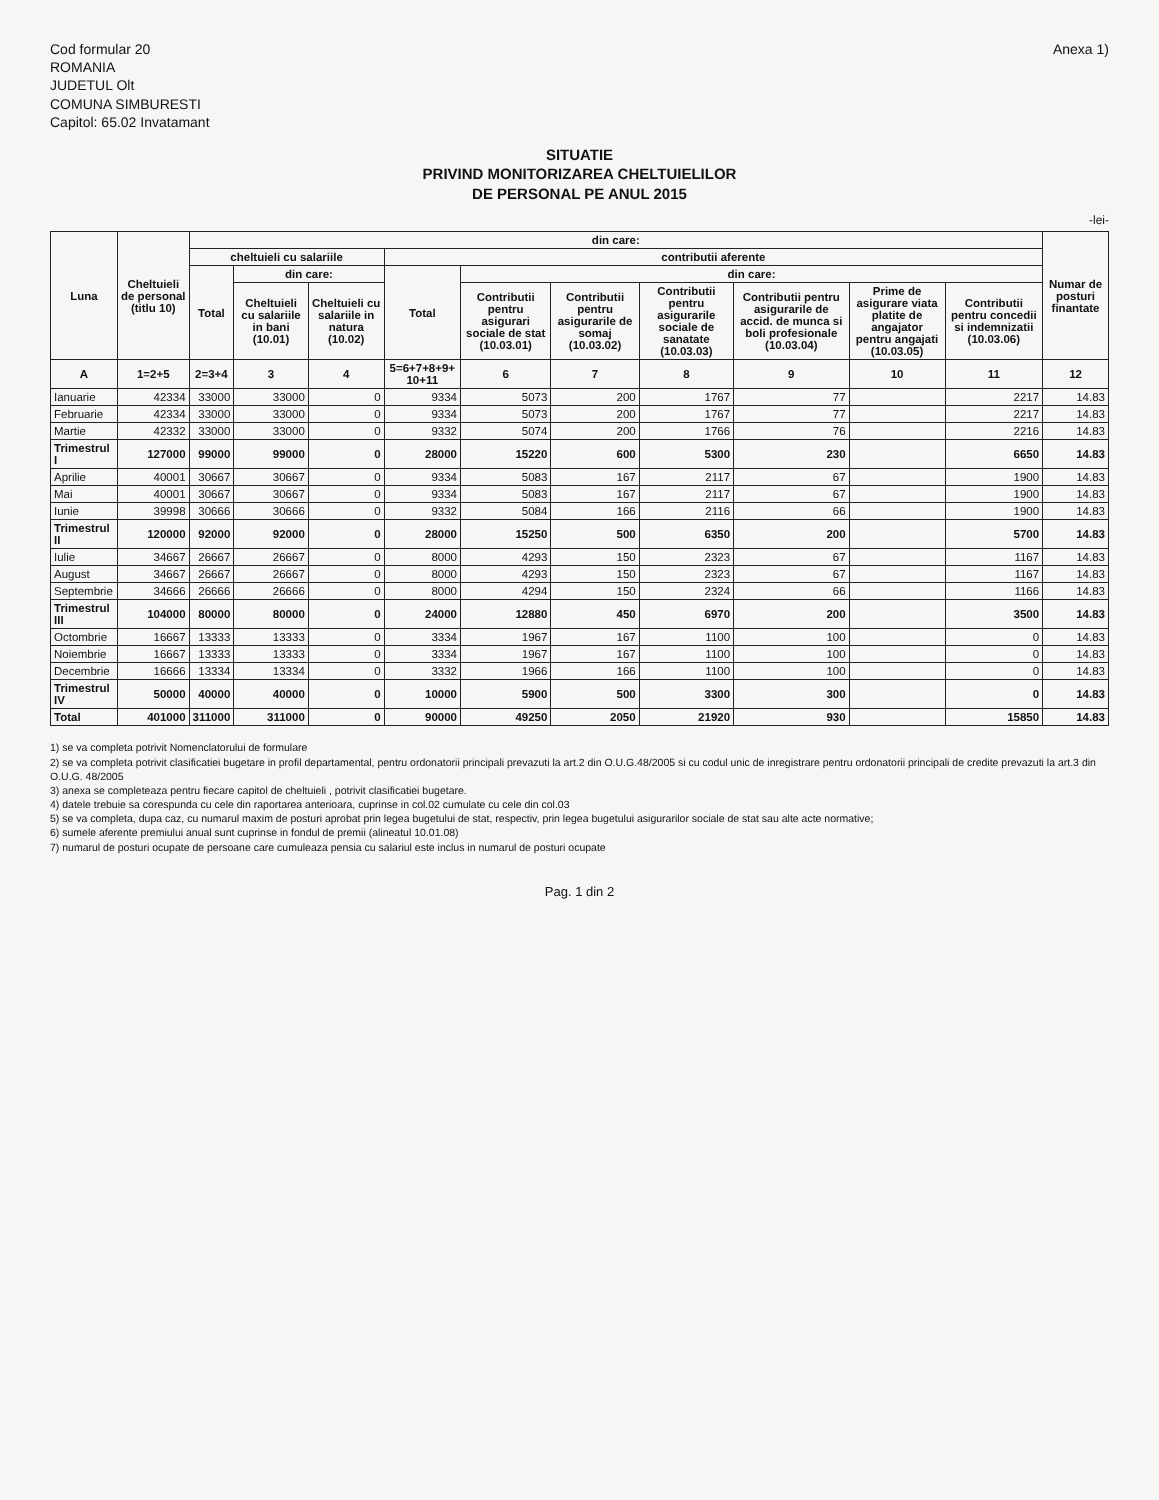Cod formular 20
ROMANIA
JUDETUL Olt
COMUNA SIMBURESTI
Capitol: 65.02 Invatamant
Anexa 1)
SITUATIE
PRIVIND MONITORIZAREA CHELTUIELILOR
DE PERSONAL PE ANUL 2015
-lei-
| Luna | Cheltuieli de personal (titlu 10) | din care: | | | | | | | | | | Numar de posturi finantate |
| --- | --- | --- | --- | --- | --- | --- | --- | --- | --- | --- | --- | --- |
| | | cheltuieli cu salariile | | | contributii aferente | | | | | | | |
| | | Total | din care: | | Total | din care: | | | | | | |
| | | | Cheltuieli cu salariile in bani (10.01) | Cheltuieli cu salariile in natura (10.02) | | Contributii pentru asigurari sociale de stat (10.03.01) | Contributii pentru asigurarile de somaj (10.03.02) | Contributii pentru asigurarile sociale de sanatate (10.03.03) | Contributii pentru asigurarile de accid. de munca si boli profesionale (10.03.04) | Prime de asigurare viata platite de angajator pentru angajati (10.03.05) | Contributii pentru concedii si indemnizatii (10.03.06) | |
| A | 1=2+5 | 2=3+4 | 3 | 4 | 5=6+7+8+9+ 10+11 | 6 | 7 | 8 | 9 | 10 | 11 | 12 |
| Ianuarie | 42334 | 33000 | 33000 | 0 | 9334 | 5073 | 200 | 1767 | 77 | | 2217 | 14.83 |
| Februarie | 42334 | 33000 | 33000 | 0 | 9334 | 5073 | 200 | 1767 | 77 | | 2217 | 14.83 |
| Martie | 42332 | 33000 | 33000 | 0 | 9332 | 5074 | 200 | 1766 | 76 | | 2216 | 14.83 |
| Trimestrul I | 127000 | 99000 | 99000 | 0 | 28000 | 15220 | 600 | 5300 | 230 | | 6650 | 14.83 |
| Aprilie | 40001 | 30667 | 30667 | 0 | 9334 | 5083 | 167 | 2117 | 67 | | 1900 | 14.83 |
| Mai | 40001 | 30667 | 30667 | 0 | 9334 | 5083 | 167 | 2117 | 67 | | 1900 | 14.83 |
| Iunie | 39998 | 30666 | 30666 | 0 | 9332 | 5084 | 166 | 2116 | 66 | | 1900 | 14.83 |
| Trimestrul II | 120000 | 92000 | 92000 | 0 | 28000 | 15250 | 500 | 6350 | 200 | | 5700 | 14.83 |
| Iulie | 34667 | 26667 | 26667 | 0 | 8000 | 4293 | 150 | 2323 | 67 | | 1167 | 14.83 |
| August | 34667 | 26667 | 26667 | 0 | 8000 | 4293 | 150 | 2323 | 67 | | 1167 | 14.83 |
| Septembrie | 34666 | 26666 | 26666 | 0 | 8000 | 4294 | 150 | 2324 | 66 | | 1166 | 14.83 |
| Trimestrul III | 104000 | 80000 | 80000 | 0 | 24000 | 12880 | 450 | 6970 | 200 | | 3500 | 14.83 |
| Octombrie | 16667 | 13333 | 13333 | 0 | 3334 | 1967 | 167 | 1100 | 100 | | 0 | 14.83 |
| Noiembrie | 16667 | 13333 | 13333 | 0 | 3334 | 1967 | 167 | 1100 | 100 | | 0 | 14.83 |
| Decembrie | 16666 | 13334 | 13334 | 0 | 3332 | 1966 | 166 | 1100 | 100 | | 0 | 14.83 |
| Trimestrul IV | 50000 | 40000 | 40000 | 0 | 10000 | 5900 | 500 | 3300 | 300 | | 0 | 14.83 |
| Total | 401000 | 311000 | 311000 | 0 | 90000 | 49250 | 2050 | 21920 | 930 | | 15850 | 14.83 |
1) se va completa potrivit Nomenclatorului de formulare
2) se va completa potrivit clasificatiei bugetare in profil departamental, pentru ordonatorii principali prevazuti la art.2 din O.U.G.48/2005 si cu codul unic de inregistrare pentru ordonatorii principali de credite prevazuti la art.3 din O.U.G. 48/2005
3) anexa se completeaza pentru fiecare capitol de cheltuieli , potrivit clasificatiei bugetare.
4) datele trebuie sa corespunda cu cele din raportarea anterioara, cuprinse in col.02 cumulate cu cele din col.03
5) se va completa, dupa caz, cu numarul maxim de posturi aprobat prin legea bugetului de stat, respectiv, prin legea bugetului asigurarilor sociale de stat sau alte acte normative;
6) sumele aferente premiului anual sunt cuprinse in fondul de premii (alineatul 10.01.08)
7) numarul de posturi ocupate de persoane care cumuleaza pensia cu salariul este inclus in numarul de posturi ocupate
Pag. 1 din 2